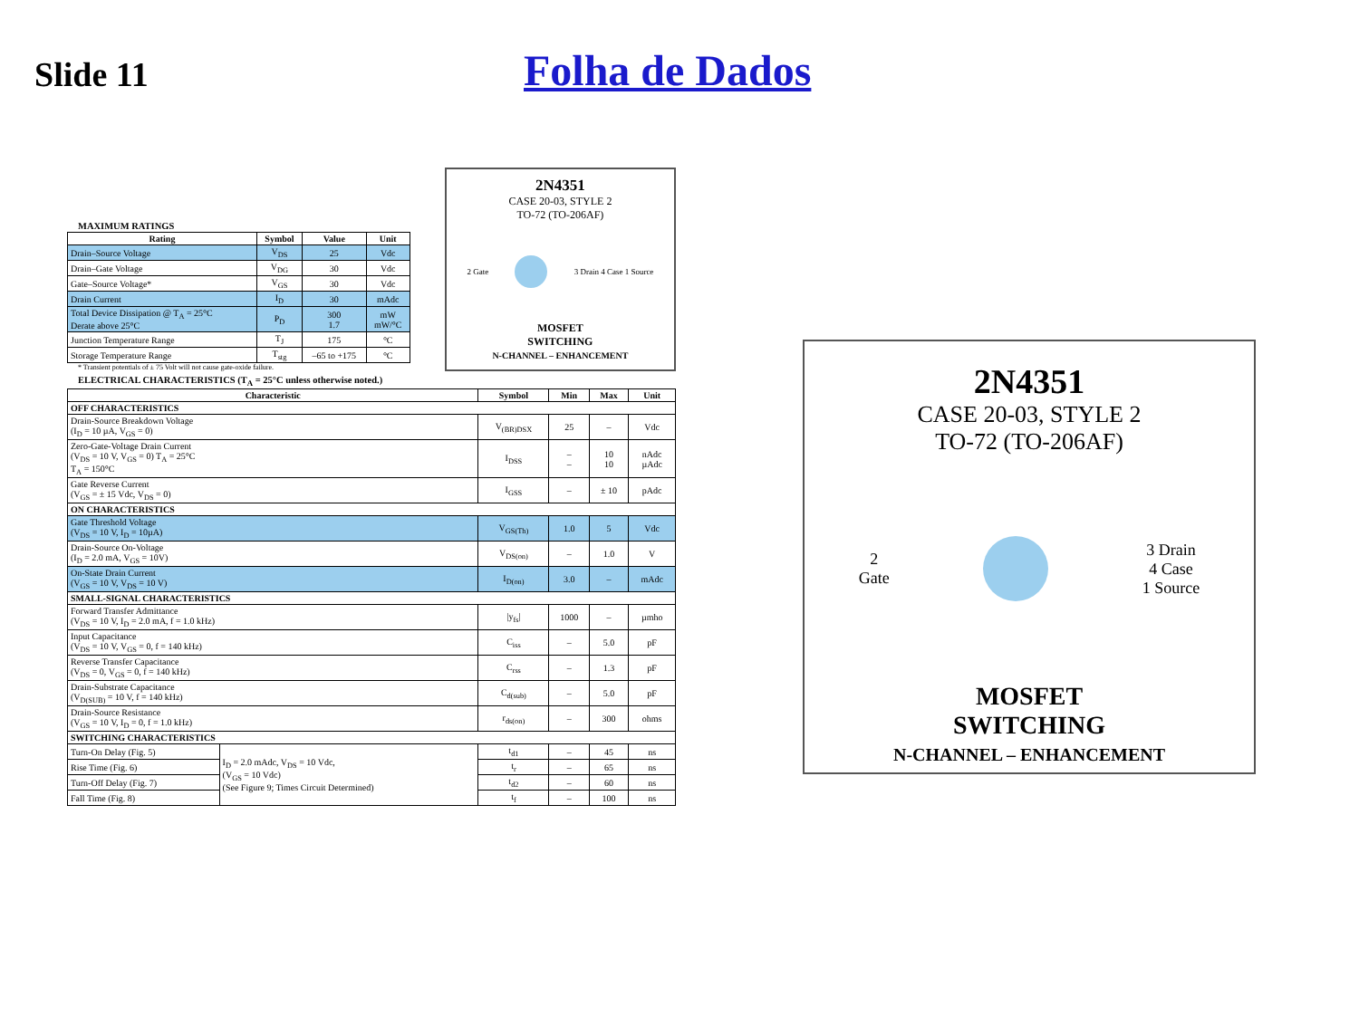Slide 11
Folha de Dados
MAXIMUM RATINGS
| Rating | Symbol | Value | Unit |
| --- | --- | --- | --- |
| Drain–Source Voltage | V<sub>DS</sub> | 25 | Vdc |
| Drain–Gate Voltage | V<sub>DG</sub> | 30 | Vdc |
| Gate–Source Voltage* | V<sub>GS</sub> | 30 | Vdc |
| Drain Current | I<sub>D</sub> | 30 | mAdc |
| Total Device Dissipation @ T<sub>A</sub> = 25°C Derate above 25°C | P<sub>D</sub> | 300 1.7 | mW mW/°C |
| Junction Temperature Range | T<sub>J</sub> | 175 | °C |
| Storage Temperature Range | T<sub>stg</sub> | –65 to +175 | °C |
* Transient potentials of ± 75 Volt will not cause gate-oxide failure.
2N4351
CASE 20-03, STYLE 2
TO-72 (TO-206AF)
2 Gate 3 Drain 4 Case 1 Source
MOSFET
SWITCHING
N-CHANNEL – ENHANCEMENT
ELECTRICAL CHARACTERISTICS (T<sub>A</sub> = 25°C unless otherwise noted.)
| Characteristic | | Symbol | Min | Max | Unit |
| --- | --- | --- | --- | --- | --- |
| OFF CHARACTERISTICS | | | | | |
| Drain-Source Breakdown Voltage (I<sub>D</sub> = 10 µA, V<sub>GS</sub> = 0) | | V<sub>(BR)DSX</sub> | 25 | – | Vdc |
| Zero-Gate-Voltage Drain Current (V<sub>DS</sub> = 10 V, V<sub>GS</sub> = 0) T<sub>A</sub> = 25°C T<sub>A</sub> = 150°C | | I<sub>DSS</sub> | – – | 10 10 | nAdc µAdc |
| Gate Reverse Current (V<sub>GS</sub> = ± 15 Vdc, V<sub>DS</sub> = 0) | | I<sub>GSS</sub> | – | ± 10 | pAdc |
| ON CHARACTERISTICS | | | | | |
| Gate Threshold Voltage (V<sub>DS</sub> = 10 V, I<sub>D</sub> = 10µA) | | V<sub>GS(Th)</sub> | 1.0 | 5 | Vdc |
| Drain-Source On-Voltage (I<sub>D</sub> = 2.0 mA, V<sub>GS</sub> = 10V) | | V<sub>DS(on)</sub> | – | 1.0 | V |
| On-State Drain Current (V<sub>GS</sub> = 10 V, V<sub>DS</sub> = 10 V) | | I<sub>D(on)</sub> | 3.0 | – | mAdc |
| SMALL-SIGNAL CHARACTERISTICS | | | | | |
| Forward Transfer Admittance (V<sub>DS</sub> = 10 V, I<sub>D</sub> = 2.0 mA, f = 1.0 kHz) | | /y<sub>fs</sub>/ | 1000 | – | µmho |
| Input Capacitance (V<sub>DS</sub> = 10 V, V<sub>GS</sub> = 0, f = 140 kHz) | | C<sub>iss</sub> | – | 5.0 | pF |
| Reverse Transfer Capacitance (V<sub>DS</sub> = 0, V<sub>GS</sub> = 0, f = 140 kHz) | | C<sub>rss</sub> | – | 1.3 | pF |
| Drain-Substrate Capacitance (V<sub>D(SUB)</sub> = 10 V, f = 140 kHz) | | C<sub>d(sub)</sub> | – | 5.0 | pF |
| Drain-Source Resistance (V<sub>GS</sub> = 10 V, I<sub>D</sub> = 0, f = 1.0 kHz) | | r<sub>ds(on)</sub> | – | 300 | ohms |
| SWITCHING CHARACTERISTICS | | | | | |
| Turn-On Delay (Fig. 5) | I<sub>D</sub> = 2.0 mAdc, V<sub>DS</sub> = 10 Vdc, (V<sub>GS</sub> = 10 Vdc) (See Figure 9; Times Circuit Determined) | t<sub>d1</sub> | – | 45 | ns |
| Rise Time (Fig. 6) | | t<sub>r</sub> | – | 65 | ns |
| Turn-Off Delay (Fig. 7) | | t<sub>d2</sub> | – | 60 | ns |
| Fall Time (Fig. 8) | | t<sub>f</sub> | – | 100 | ns |
2N4351
CASE 20-03, STYLE 2
TO-72 (TO-206AF)
2
Gate 3 Drain
4 Case
1 Source
MOSFET
SWITCHING
N-CHANNEL – ENHANCEMENT